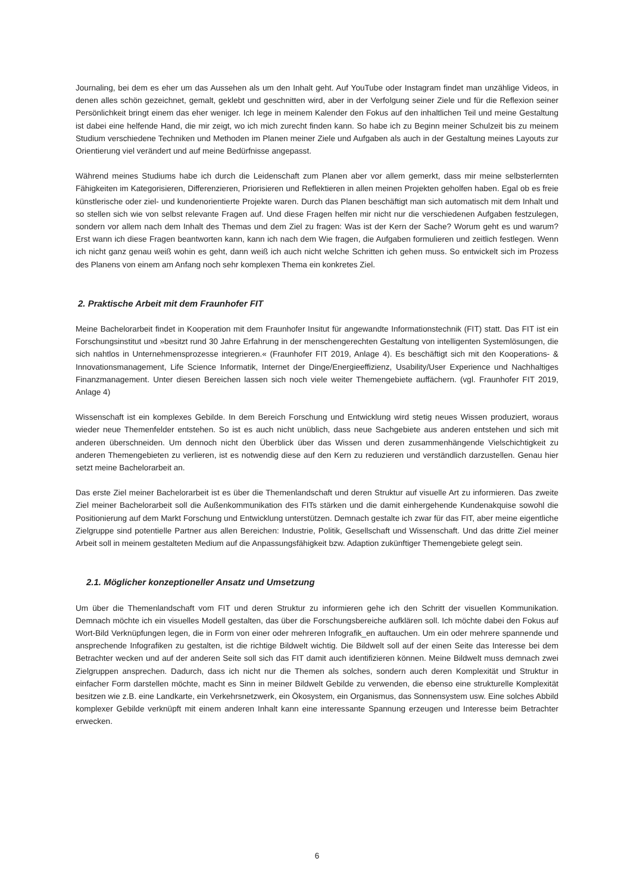Journaling, bei dem es eher um das Aussehen als um den Inhalt geht. Auf YouTube oder Instagram findet man unzählige Videos, in denen alles schön gezeichnet, gemalt, geklebt und geschnitten wird, aber in der Verfolgung seiner Ziele und für die Reflexion seiner Persönlichkeit bringt einem das eher weniger. Ich lege in meinem Kalender den Fokus auf den inhaltlichen Teil und meine Gestaltung ist dabei eine helfende Hand, die mir zeigt, wo ich mich zurecht finden kann. So habe ich zu Beginn meiner Schulzeit bis zu meinem Studium verschiedene Techniken und Methoden im Planen meiner Ziele und Aufgaben als auch in der Gestaltung meines Layouts zur Orientierung viel verändert und auf meine Bedürfnisse angepasst.
Während meines Studiums habe ich durch die Leidenschaft zum Planen aber vor allem gemerkt, dass mir meine selbsterlernten Fähigkeiten im Kategorisieren, Differenzieren, Priorisieren und Reflektieren in allen meinen Projekten geholfen haben. Egal ob es freie künstlerische oder ziel- und kundenorientierte Projekte waren. Durch das Planen beschäftigt man sich automatisch mit dem Inhalt und so stellen sich wie von selbst relevante Fragen auf. Und diese Fragen helfen mir nicht nur die verschiedenen Aufgaben festzulegen, sondern vor allem nach dem Inhalt des Themas und dem Ziel zu fragen: Was ist der Kern der Sache? Worum geht es und warum? Erst wann ich diese Fragen beantworten kann, kann ich nach dem Wie fragen, die Aufgaben formulieren und zeitlich festlegen. Wenn ich nicht ganz genau weiß wohin es geht, dann weiß ich auch nicht welche Schritten ich gehen muss. So entwickelt sich im Prozess des Planens von einem am Anfang noch sehr komplexen Thema ein konkretes Ziel.
2. Praktische Arbeit mit dem Fraunhofer FIT
Meine Bachelorarbeit findet in Kooperation mit dem Fraunhofer Insitut für angewandte Informationstechnik (FIT) statt. Das FIT ist ein Forschungsinstitut und »besitzt rund 30 Jahre Erfahrung in der menschengerechten Gestaltung von intelligenten Systemlösungen, die sich nahtlos in Unternehmensprozesse integrieren.« (Fraunhofer FIT 2019, Anlage 4). Es beschäftigt sich mit den Kooperations- & Innovationsmanagement, Life Science Informatik, Internet der Dinge/Energieeffizienz, Usability/User Experience und Nachhaltiges Finanzmanagement. Unter diesen Bereichen lassen sich noch viele weiter Themengebiete auffächern. (vgl. Fraunhofer FIT 2019, Anlage 4)
Wissenschaft ist ein komplexes Gebilde. In dem Bereich Forschung und Entwicklung wird stetig neues Wissen produziert, woraus wieder neue Themenfelder entstehen. So ist es auch nicht unüblich, dass neue Sachgebiete aus anderen entstehen und sich mit anderen überschneiden. Um dennoch nicht den Überblick über das Wissen und deren zusammenhängende Vielschichtigkeit zu anderen Themengebieten zu verlieren, ist es notwendig diese auf den Kern zu reduzieren und verständlich darzustellen. Genau hier setzt meine Bachelorarbeit an.
Das erste Ziel meiner Bachelorarbeit ist es über die Themenlandschaft und deren Struktur auf visuelle Art zu informieren. Das zweite Ziel meiner Bachelorarbeit soll die Außenkommunikation des FITs stärken und die damit einhergehende Kundenakquise sowohl die Positionierung auf dem Markt Forschung und Entwicklung unterstützen. Demnach gestalte ich zwar für das FIT, aber meine eigentliche Zielgruppe sind potentielle Partner aus allen Bereichen: Industrie, Politik, Gesellschaft und Wissenschaft. Und das dritte Ziel meiner Arbeit soll in meinem gestalteten Medium auf die Anpassungsfähigkeit bzw. Adaption zukünftiger Themengebiete gelegt sein.
2.1. Möglicher konzeptioneller Ansatz und Umsetzung
Um über die Themenlandschaft vom FIT und deren Struktur zu informieren gehe ich den Schritt der visuellen Kommunikation. Demnach möchte ich ein visuelles Modell gestalten, das über die Forschungsbereiche aufklären soll. Ich möchte dabei den Fokus auf Wort-Bild Verknüpfungen legen, die in Form von einer oder mehreren Infografik_en auftauchen. Um ein oder mehrere spannende und ansprechende Infografiken zu gestalten, ist die richtige Bildwelt wichtig. Die Bildwelt soll auf der einen Seite das Interesse bei dem Betrachter wecken und auf der anderen Seite soll sich das FIT damit auch identifizieren können. Meine Bildwelt muss demnach zwei Zielgruppen ansprechen. Dadurch, dass ich nicht nur die Themen als solches, sondern auch deren Komplexität und Struktur in einfacher Form darstellen möchte, macht es Sinn in meiner Bildwelt Gebilde zu verwenden, die ebenso eine strukturelle Komplexität besitzen wie z.B. eine Landkarte, ein Verkehrsnetzwerk, ein Ökosystem, ein Organismus, das Sonnensystem usw. Eine solches Abbild komplexer Gebilde verknüpft mit einem anderen Inhalt kann eine interessante Spannung erzeugen und Interesse beim Betrachter erwecken.
6